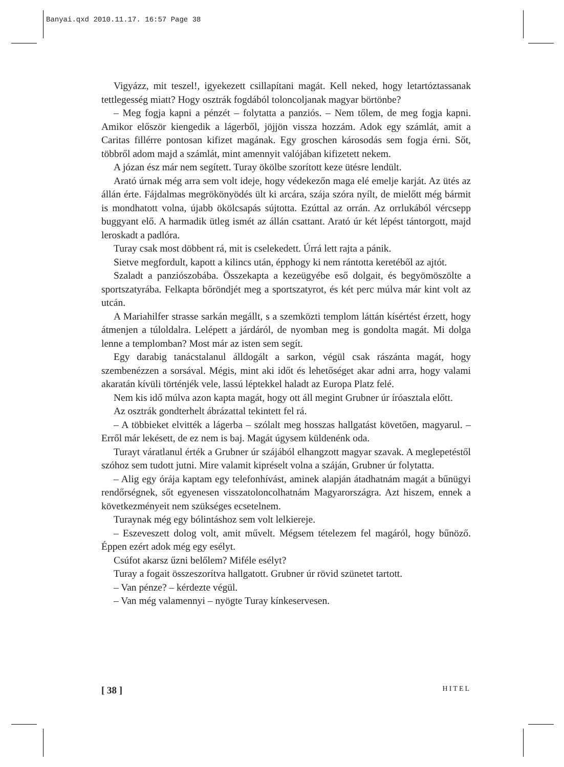Banyai.qxd 2010.11.17. 16:57 Page 38
Vigyázz, mit teszel!, igyekezett csillapítani magát. Kell neked, hogy letartóztassanak tettlegesség miatt? Hogy osztrák fogdából toloncoljanak magyar börtönbe?
– Meg fogja kapni a pénzét – folytatta a panziós. – Nem tőlem, de meg fogja kapni. Amikor először kiengedik a lágerből, jöjjön vissza hozzám. Adok egy számlát, amit a Caritas fillérre pontosan kifizet magának. Egy groschen károsodás sem fogja érni. Sőt, többről adom majd a számlát, mint amennyit valójában kifizetett nekem.
A józan ész már nem segített. Turay ökölbe szorított keze ütésre lendült.
Arató úrnak még arra sem volt ideje, hogy védekezőn maga elé emelje karját. Az ütés az állán érte. Fájdalmas megrökönyödés ült ki arcára, szája szóra nyílt, de mielőtt még bármit is mondhatott volna, újabb ökölcsapás sújtotta. Ezúttal az orrán. Az orrlukából vércsepp buggyant elő. A harmadik ütleg ismét az állán csattant. Arató úr két lépést tántorgott, majd leroskadt a padlóra.
Turay csak most döbbent rá, mit is cselekedett. Úrrá lett rajta a pánik.
Sietve megfordult, kapott a kilincs után, épphogy ki nem rántotta keretéből az ajtót.
Szaladt a panziószobába. Összekapta a kezeügyébe eső dolgait, és begyömöszölte a sportszatyrába. Felkapta bőröndjét meg a sportszatyrot, és két perc múlva már kint volt az utcán.
A Mariahilfer strasse sarkán megállt, s a szemközti templom láttán kísértést érzett, hogy átmenjen a túloldalra. Lelépett a járdáról, de nyomban meg is gondolta magát. Mi dolga lenne a templomban? Most már az isten sem segít.
Egy darabig tanácstalanul álldogált a sarkon, végül csak rászánta magát, hogy szembenézzen a sorsával. Mégis, mint aki időt és lehetőséget akar adni arra, hogy valami akaratán kívüli történjék vele, lassú léptekkel haladt az Europa Platz felé.
Nem kis idő múlva azon kapta magát, hogy ott áll megint Grubner úr íróasztala előtt.
Az osztrák gondterhelt ábrázattal tekintett fel rá.
– A többieket elvitték a lágerba – szólalt meg hosszas hallgatást követően, magyarul. – Erről már lekésett, de ez nem is baj. Magát úgysem küldenénk oda.
Turayt váratlanul érték a Grubner úr szájából elhangzott magyar szavak. A meglepetéstől szóhoz sem tudott jutni. Mire valamit kipréselt volna a száján, Grubner úr folytatta.
– Alig egy órája kaptam egy telefonhívást, aminek alapján átadhatnám magát a bűnügyi rendőrségnek, sőt egyenesen visszatoloncolhatnám Magyarországra. Azt hiszem, ennek a következményeit nem szükséges ecsetelnem.
Turaynak még egy bólintáshoz sem volt lelkiereje.
– Eszeveszett dolog volt, amit művelt. Mégsem tételezem fel magáról, hogy bűnöző. Éppen ezért adok még egy esélyt.
Csúfot akarsz űzni belőlem? Miféle esélyt?
Turay a fogait összeszorítva hallgatott. Grubner úr rövid szünetet tartott.
– Van pénze? – kérdezte végül.
– Van még valamennyi – nyögte Turay kínkeservesen.
[ 38 ] HITEL